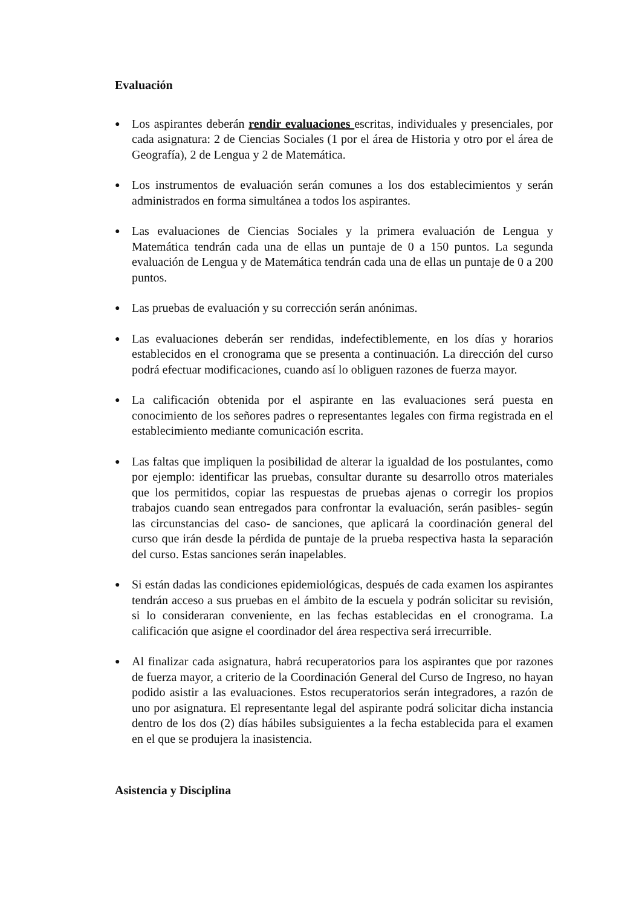Evaluación
● Los aspirantes deberán rendir evaluaciones escritas, individuales y presenciales, por cada asignatura: 2 de Ciencias Sociales (1 por el área de Historia y otro por el área de Geografía), 2 de Lengua y 2 de Matemática.
● Los instrumentos de evaluación serán comunes a los dos establecimientos y serán administrados en forma simultánea a todos los aspirantes.
● Las evaluaciones de Ciencias Sociales y la primera evaluación de Lengua y Matemática tendrán cada una de ellas un puntaje de 0 a 150 puntos. La segunda evaluación de Lengua y de Matemática tendrán cada una de ellas un puntaje de 0 a 200 puntos.
● Las pruebas de evaluación y su corrección serán anónimas.
● Las evaluaciones deberán ser rendidas, indefectiblemente, en los días y horarios establecidos en el cronograma que se presenta a continuación. La dirección del curso podrá efectuar modificaciones, cuando así lo obliguen razones de fuerza mayor.
● La calificación obtenida por el aspirante en las evaluaciones será puesta en conocimiento de los señores padres o representantes legales con firma registrada en el establecimiento mediante comunicación escrita.
● Las faltas que impliquen la posibilidad de alterar la igualdad de los postulantes, como por ejemplo: identificar las pruebas, consultar durante su desarrollo otros materiales que los permitidos, copiar las respuestas de pruebas ajenas o corregir los propios trabajos cuando sean entregados para confrontar la evaluación, serán pasibles- según las circunstancias del caso- de sanciones, que aplicará la coordinación general del curso que irán desde la pérdida de puntaje de la prueba respectiva hasta la separación del curso. Estas sanciones serán inapelables.
● Si están dadas las condiciones epidemiológicas, después de cada examen los aspirantes tendrán acceso a sus pruebas en el ámbito de la escuela y podrán solicitar su revisión, si lo consideraran conveniente, en las fechas establecidas en el cronograma. La calificación que asigne el coordinador del área respectiva será irrecurrible.
● Al finalizar cada asignatura, habrá recuperatorios para los aspirantes que por razones de fuerza mayor, a criterio de la Coordinación General del Curso de Ingreso, no hayan podido asistir a las evaluaciones. Estos recuperatorios serán integradores, a razón de uno por asignatura. El representante legal del aspirante podrá solicitar dicha instancia dentro de los dos (2) días hábiles subsiguientes a la fecha establecida para el examen en el que se produjera la inasistencia.
Asistencia y Disciplina